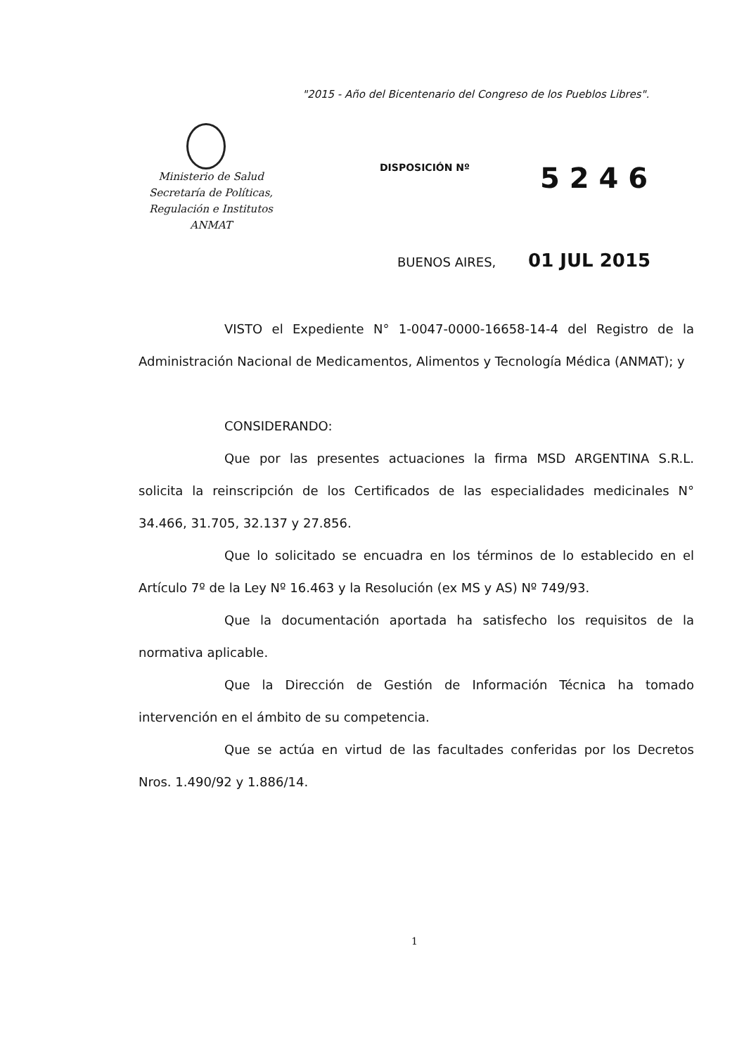"2015 - Año del Bicentenario del Congreso de los Pueblos Libres".
Ministerio de Salud
Secretaría de Políticas,
Regulación e Institutos
ANMAT
DISPOSICIÓN Nº
5 2 4 6
BUENOS AIRES, 01 JUL 2015
VISTO el Expediente N° 1-0047-0000-16658-14-4 del Registro de la Administración Nacional de Medicamentos, Alimentos y Tecnología Médica (ANMAT); y
CONSIDERANDO:
Que por las presentes actuaciones la firma MSD ARGENTINA S.R.L. solicita la reinscripción de los Certificados de las especialidades medicinales N° 34.466, 31.705, 32.137 y 27.856.
Que lo solicitado se encuadra en los términos de lo establecido en el Artículo 7º de la Ley Nº 16.463 y la Resolución (ex MS y AS) Nº 749/93.
Que la documentación aportada ha satisfecho los requisitos de la normativa aplicable.
Que la Dirección de Gestión de Información Técnica ha tomado intervención en el ámbito de su competencia.
Que se actúa en virtud de las facultades conferidas por los Decretos Nros. 1.490/92 y 1.886/14.
1